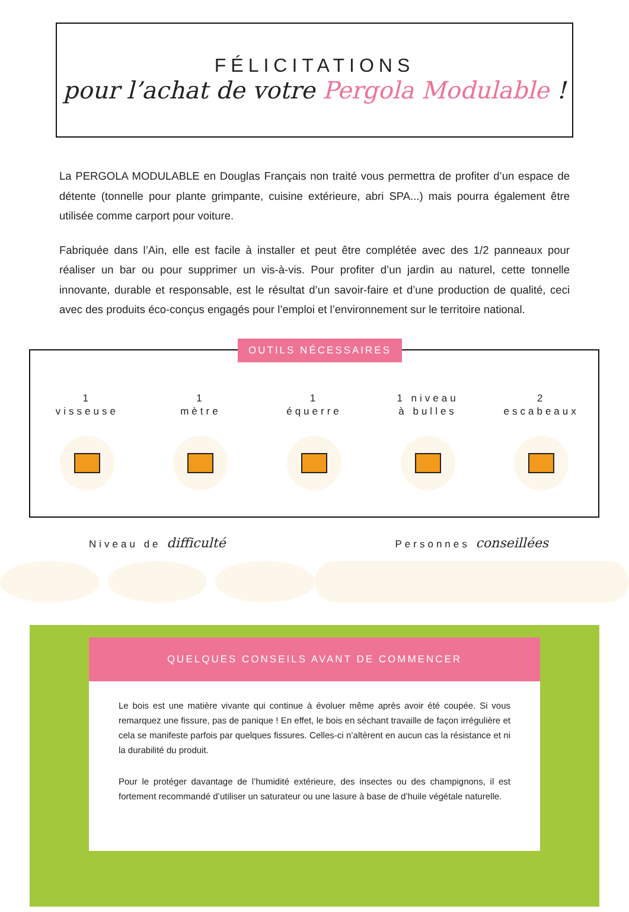FÉLICITATIONS
pour l’achat de votre Pergola Modulable !
La PERGOLA MODULABLE en Douglas Français non traité vous permettra de profiter d’un espace de détente (tonnelle pour plante grimpante, cuisine extérieure, abri SPA...) mais pourra également être utilisée comme carport pour voiture.
Fabriquée dans l’Ain, elle est facile à installer et peut être complétée avec des 1/2 panneaux pour réaliser un bar ou pour supprimer un vis-à-vis. Pour profiter d’un jardin au naturel, cette tonnelle innovante, durable et responsable, est le résultat d’un savoir-faire et d’une production de qualité, ceci avec des produits éco-conçus engagés pour l’emploi et l’environnement sur le territoire national.
OUTILS NÉCESSAIRES
1
visseuse
1
mètre
1
équerre
1 niveau
à bulles
2
escabeaux
Niveau de difficulté
Personnes conseillées
QUELQUES CONSEILS AVANT DE COMMENCER
Le bois est une matière vivante qui continue à évoluer même après avoir été coupée. Si vous remarquez une fissure, pas de panique ! En effet, le bois en séchant travaille de façon irrégulière et cela se manifeste parfois par quelques fissures. Celles-ci n’altèrent en aucun cas la résistance et ni la durabilité du produit.
Pour le protéger davantage de l’humidité extérieure, des insectes ou des champignons, il est fortement recommandé d’utiliser un saturateur ou une lasure à base de d’huile végétale naturelle.